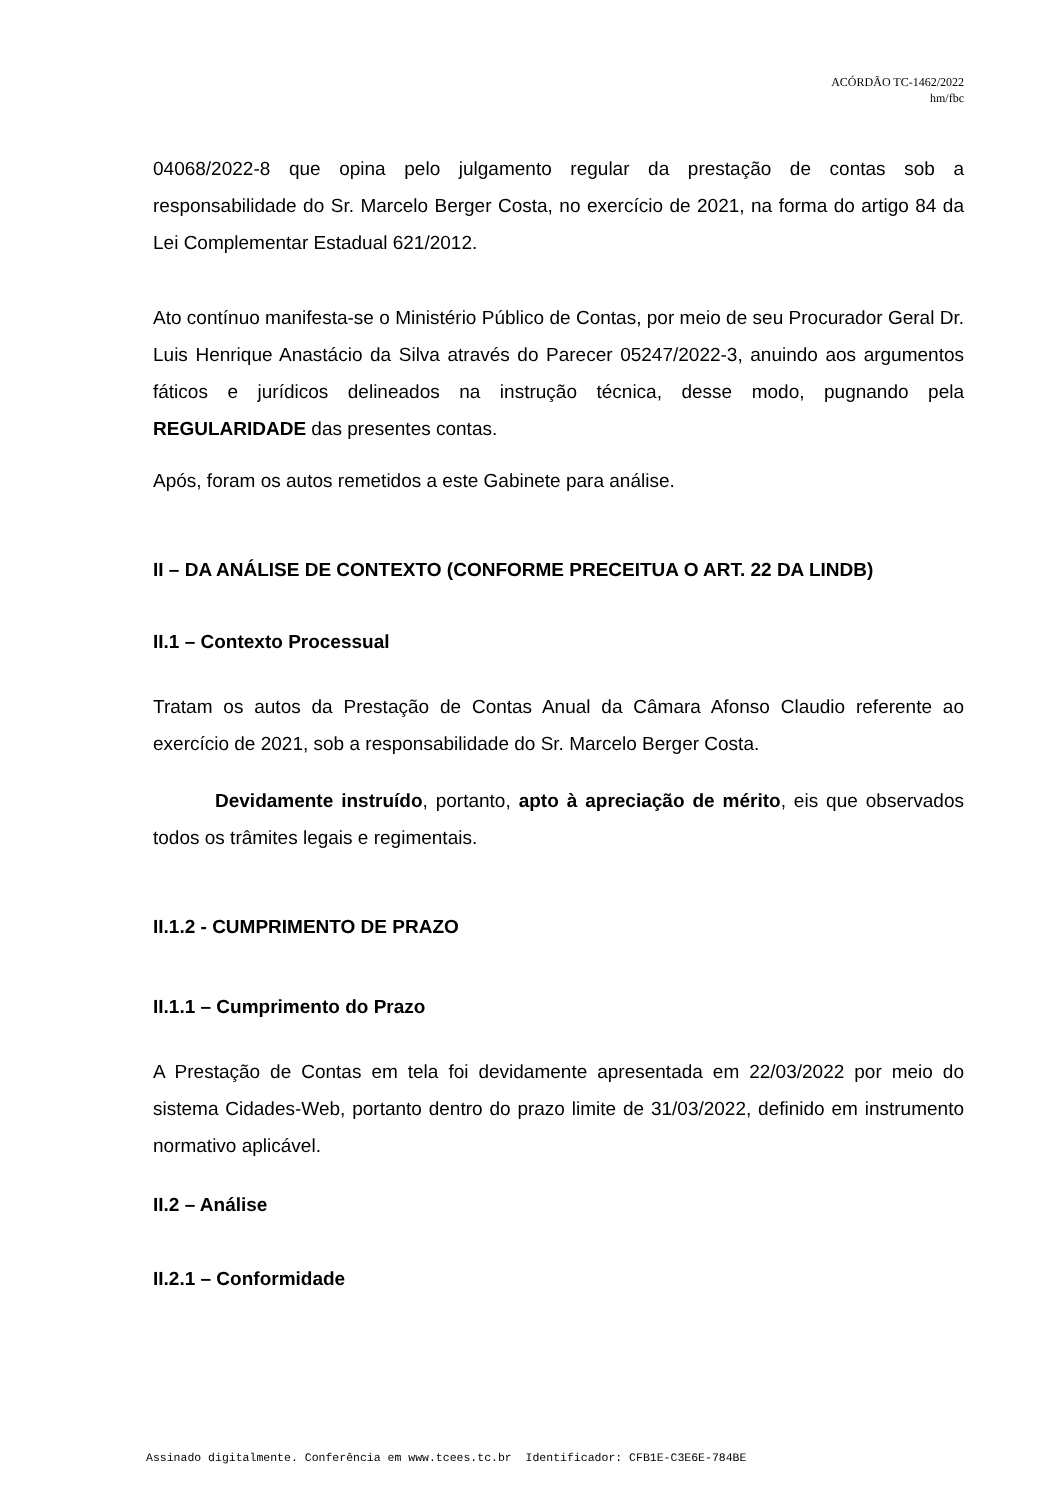ACÓRDÃO TC-1462/2022
hm/fbc
04068/2022-8 que opina pelo julgamento regular da prestação de contas sob a responsabilidade do Sr. Marcelo Berger Costa, no exercício de 2021, na forma do artigo 84 da Lei Complementar Estadual 621/2012.
Ato contínuo manifesta-se o Ministério Público de Contas, por meio de seu Procurador Geral Dr. Luis Henrique Anastácio da Silva através do Parecer 05247/2022-3, anuindo aos argumentos fáticos e jurídicos delineados na instrução técnica, desse modo, pugnando pela REGULARIDADE das presentes contas.
Após, foram os autos remetidos a este Gabinete para análise.
II – DA ANÁLISE DE CONTEXTO (CONFORME PRECEITUA O ART. 22 DA LINDB)
II.1 – Contexto Processual
Tratam os autos da Prestação de Contas Anual da Câmara Afonso Claudio referente ao exercício de 2021, sob a responsabilidade do Sr. Marcelo Berger Costa.
Devidamente instruído, portanto, apto à apreciação de mérito, eis que observados todos os trâmites legais e regimentais.
II.1.2 - CUMPRIMENTO DE PRAZO
II.1.1 – Cumprimento do Prazo
A Prestação de Contas em tela foi devidamente apresentada em 22/03/2022 por meio do sistema Cidades-Web, portanto dentro do prazo limite de 31/03/2022, definido em instrumento normativo aplicável.
II.2 – Análise
II.2.1 – Conformidade
Assinado digitalmente. Conferência em www.tcees.tc.br Identificador: CFB1E-C3E6E-784BE